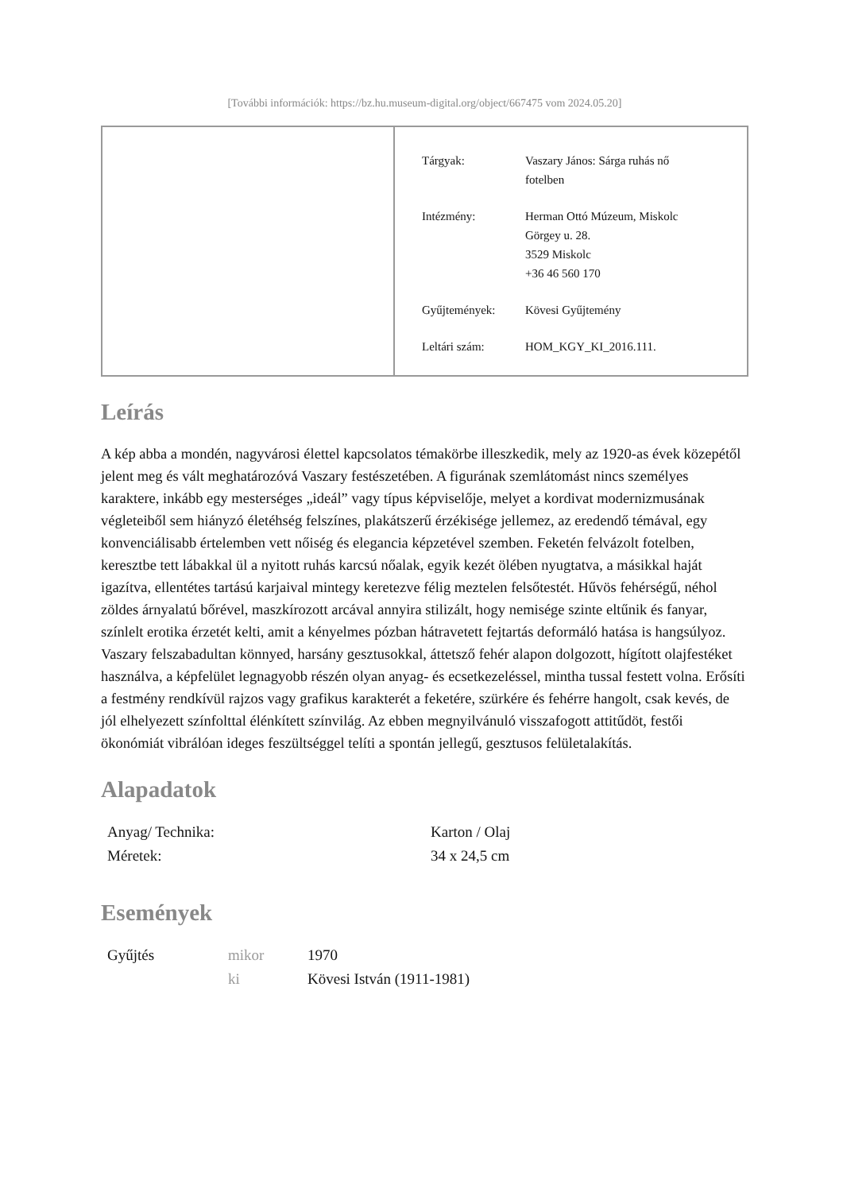[További információk: https://bz.hu.museum-digital.org/object/667475 vom 2024.05.20]
| Tárgyak: | Vaszary János: Sárga ruhás nő fotelben |
| Intézmény: | Herman Ottó Múzeum, Miskolc Görgey u. 28. 3529 Miskolc +36 46 560 170 |
| Gyűjtemények: | Kövesi Gyűjtemény |
| Leltári szám: | HOM_KGY_KI_2016.111. |
Leírás
A kép abba a mondén, nagyvárosi élettel kapcsolatos témakörbe illeszkedik, mely az 1920-as évek közepétől jelent meg és vált meghatározóvá Vaszary festészetében. A figurának szemlátomást nincs személyes karaktere, inkább egy mesterséges „ideál” vagy típus képviselője, melyet a kordivat modernizmusának végleteiből sem hiányzó életéhség felszínes, plakátszerű érzékisége jellemez, az eredendő témával, egy konvenciálisabb értelemben vett nőiség és elegancia képzetével szemben. Feketén felvázolt fotelben, keresztbe tett lábakkal ül a nyitott ruhás karcsú nőalak, egyik kezét ölében nyugtatva, a másikkal haját igazítva, ellentétes tartású karjaival mintegy keretezve félig meztelen felsőtestét. Hűvös fehérségű, néhol zöldes árnyalatú bőrével, maszkírozott arcával annyira stilizált, hogy nemisége szinte eltűnik és fanyar, színlelt erotika érzetét kelti, amit a kényelmes pózban hátravetett fejtartás deformáló hatása is hangsúlyoz. Vaszary felszabadultan könnyed, harsány gesztusokkal, áttetsző fehér alapon dolgozott, hígított olajfestéket használva, a képfelület legnagyobb részén olyan anyag- és ecsetkezeléssel, mintha tussal festett volna. Erősíti a festmény rendkívül rajzos vagy grafikus karakterét a feketére, szürkére és fehérre hangolt, csak kevés, de jól elhelyezett színfolttal élénkített színvilág. Az ebben megnyilvánuló visszafogott attitűdöt, festői ökonómiát vibrálóan ideges feszültséggel telíti a spontán jellegű, gesztusos felületalakítás.
Alapadatok
| Anyag/ Technika: | Karton / Olaj |
| Méretek: | 34 x 24,5 cm |
Események
| Gyűjtés | mikor | 1970 |
| | ki | Kövesi István (1911-1981) |